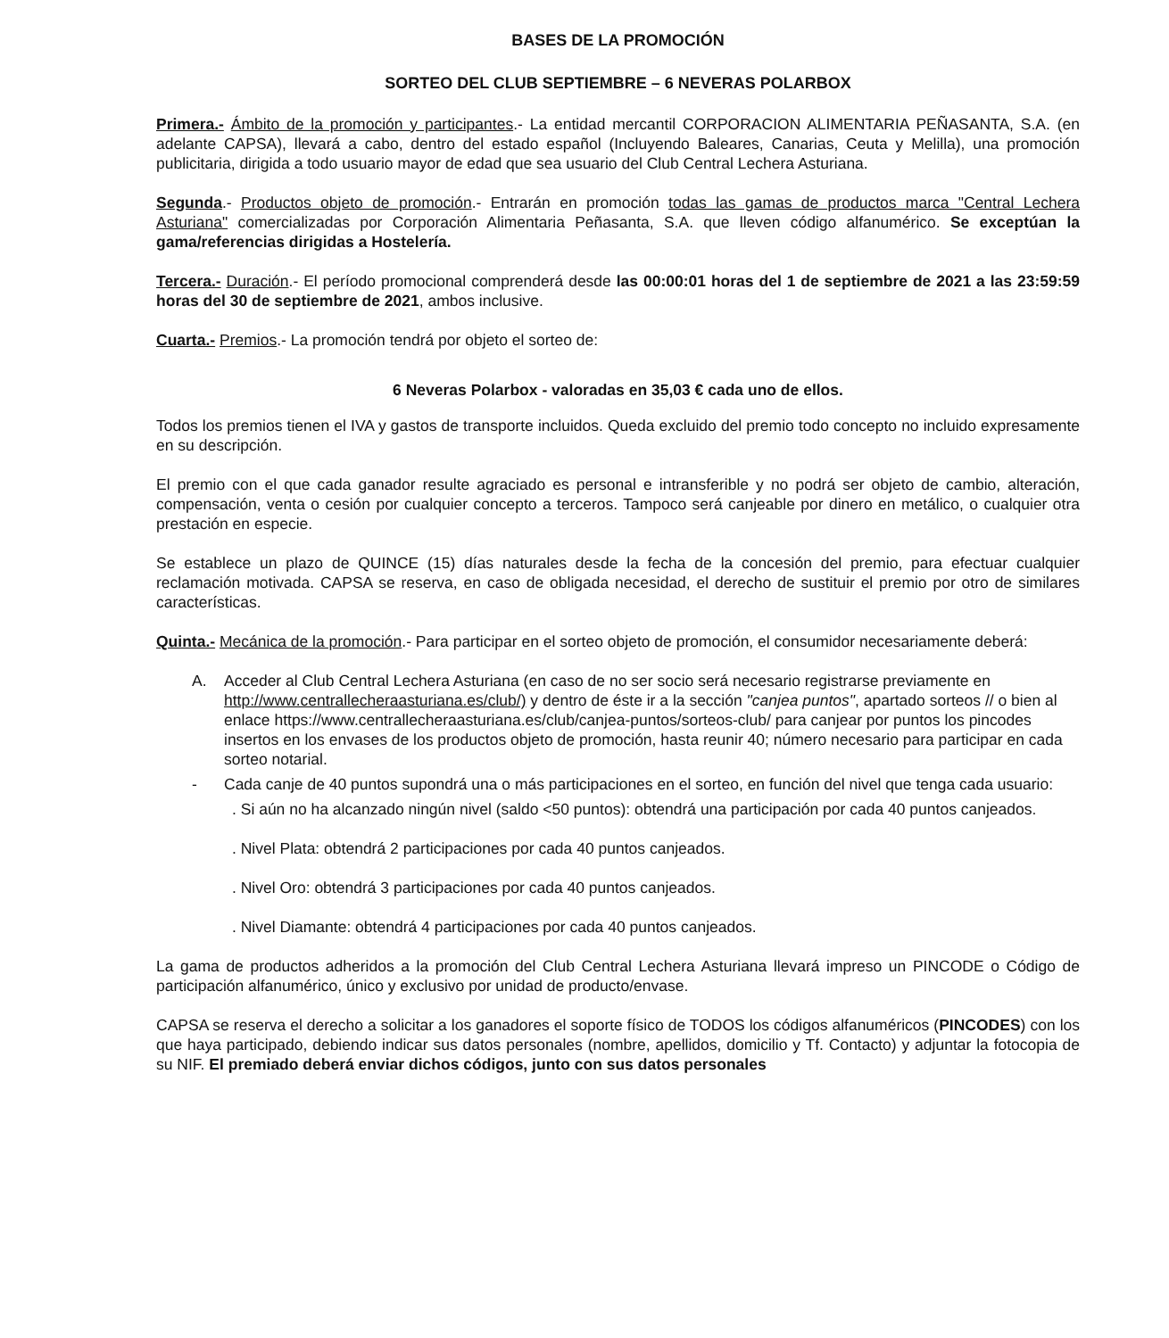BASES DE LA PROMOCIÓN
SORTEO DEL CLUB SEPTIEMBRE – 6 NEVERAS POLARBOX
Primera.- Ámbito de la promoción y participantes.- La entidad mercantil CORPORACION ALIMENTARIA PEÑASANTA, S.A. (en adelante CAPSA), llevará a cabo, dentro del estado español (Incluyendo Baleares, Canarias, Ceuta y Melilla), una promoción publicitaria, dirigida a todo usuario mayor de edad que sea usuario del Club Central Lechera Asturiana.
Segunda.- Productos objeto de promoción.- Entrarán en promoción todas las gamas de productos marca "Central Lechera Asturiana" comercializadas por Corporación Alimentaria Peñasanta, S.A. que lleven código alfanumérico. Se exceptúan la gama/referencias dirigidas a Hostelería.
Tercera.- Duración.- El período promocional comprenderá desde las 00:00:01 horas del 1 de septiembre de 2021 a las 23:59:59 horas del 30 de septiembre de 2021, ambos inclusive.
Cuarta.- Premios.- La promoción tendrá por objeto el sorteo de:
6 Neveras Polarbox - valoradas en 35,03 € cada uno de ellos.
Todos los premios tienen el IVA y gastos de transporte incluidos. Queda excluido del premio todo concepto no incluido expresamente en su descripción.
El premio con el que cada ganador resulte agraciado es personal e intransferible y no podrá ser objeto de cambio, alteración, compensación, venta o cesión por cualquier concepto a terceros. Tampoco será canjeable por dinero en metálico, o cualquier otra prestación en especie.
Se establece un plazo de QUINCE (15) días naturales desde la fecha de la concesión del premio, para efectuar cualquier reclamación motivada. CAPSA se reserva, en caso de obligada necesidad, el derecho de sustituir el premio por otro de similares características.
Quinta.- Mecánica de la promoción.- Para participar en el sorteo objeto de promoción, el consumidor necesariamente deberá:
A. Acceder al Club Central Lechera Asturiana (en caso de no ser socio será necesario registrarse previamente en http://www.centrallecheraasturiana.es/club/) y dentro de éste ir a la sección "canjea puntos", apartado sorteos // o bien al enlace https://www.centrallecheraasturiana.es/club/canjea-puntos/sorteos-club/ para canjear por puntos los pincodes insertos en los envases de los productos objeto de promoción, hasta reunir 40; número necesario para participar en cada sorteo notarial.
- Cada canje de 40 puntos supondrá una o más participaciones en el sorteo, en función del nivel que tenga cada usuario:
. Si aún no ha alcanzado ningún nivel (saldo <50 puntos): obtendrá una participación por cada 40 puntos canjeados.
. Nivel Plata: obtendrá 2 participaciones por cada 40 puntos canjeados.
. Nivel Oro: obtendrá 3 participaciones por cada 40 puntos canjeados.
. Nivel Diamante: obtendrá 4 participaciones por cada 40 puntos canjeados.
La gama de productos adheridos a la promoción del Club Central Lechera Asturiana llevará impreso un PINCODE o Código de participación alfanumérico, único y exclusivo por unidad de producto/envase.
CAPSA se reserva el derecho a solicitar a los ganadores el soporte físico de TODOS los códigos alfanuméricos (PINCODES) con los que haya participado, debiendo indicar sus datos personales (nombre, apellidos, domicilio y Tf. Contacto) y adjuntar la fotocopia de su NIF. El premiado deberá enviar dichos códigos, junto con sus datos personales